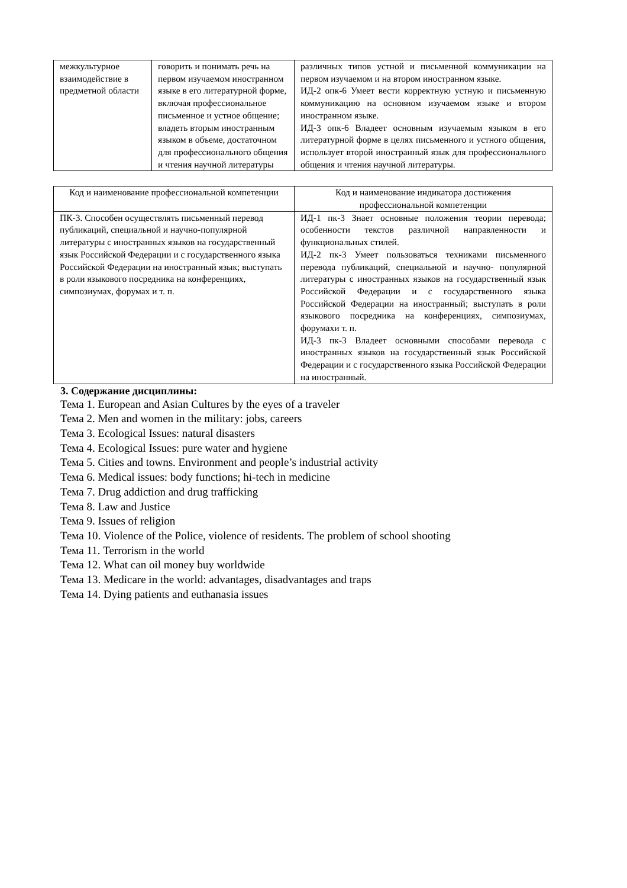| межкультурное взаимодействие в предметной области | говорить и понимать речь на первом изучаемом иностранном языке в его литературной форме, включая профессиональное письменное и устное общение; владеть вторым иностранным языком в объеме, достаточном для профессионального общения и чтения научной литературы | различных типов устной и письменной коммуникации на первом изучаемом и на втором иностранном языке. ИД-2 опк-6 Умеет вести корректную устную и письменную коммуникацию на основном изучаемом языке и втором иностранном языке. ИД-3 опк-6 Владеет основным изучаемым языком в его литературной форме в целях письменного и устного общения, использует второй иностранный язык для профессионального общения и чтения научной литературы. |
| Код и наименование профессиональной компетенции | Код и наименование индикатора достижения профессиональной компетенции |
| --- | --- |
| ПК-3. Способен осуществлять письменный перевод публикаций, специальной и научно-популярной литературы с иностранных языков на государственный язык Российской Федерации и с государственного языка Российской Федерации на иностранный язык; выступать в роли языкового посредника на конференциях, симпозиумах, форумах и т. п. | ИД-1 пк-3 Знает основные положения теории перевода; особенности текстов различной направленности и функциональных стилей. ИД-2 пк-3 Умеет пользоваться техниками письменного перевода публикаций, специальной и научно- популярной литературы с иностранных языков на государственный язык Российской Федерации и с государственного языка Российской Федерации на иностранный; выступать в роли языкового посредника на конференциях, симпозиумах, форумахи т. п. ИД-3 пк-3 Владеет основными способами перевода с иностранных языков на государственный язык Российской Федерации и с государственного языка Российской Федерации на иностранный. |
3. Содержание дисциплины:
Тема 1. European and Asian Cultures by the eyes of a traveler
Тема 2. Men and women in the military: jobs, careers
Тема 3. Ecological Issues: natural disasters
Тема 4. Ecological Issues: pure water and hygiene
Тема 5. Cities and towns. Environment and people’s industrial activity
Тема 6. Medical issues: body functions; hi-tech in medicine
Тема 7. Drug addiction and drug trafficking
Тема 8. Law and Justice
Тема 9. Issues of religion
Тема 10. Violence of the Police, violence of residents. The problem of school shooting
Тема 11. Terrorism in the world
Тема 12. What can oil money buy worldwide
Тема 13. Medicare in the world: advantages, disadvantages and traps
Тема 14. Dying patients and euthanasia issues